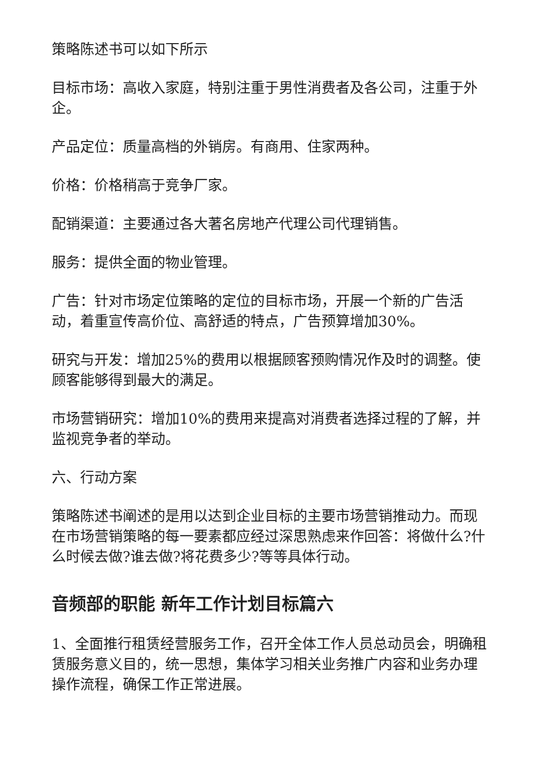策略陈述书可以如下所示
目标市场：高收入家庭，特别注重于男性消费者及各公司，注重于外企。
产品定位：质量高档的外销房。有商用、住家两种。
价格：价格稍高于竞争厂家。
配销渠道：主要通过各大著名房地产代理公司代理销售。
服务：提供全面的物业管理。
广告：针对市场定位策略的定位的目标市场，开展一个新的广告活动，着重宣传高价位、高舒适的特点，广告预算增加30%。
研究与开发：增加25%的费用以根据顾客预购情况作及时的调整。使顾客能够得到最大的满足。
市场营销研究：增加10%的费用来提高对消费者选择过程的了解，并监视竞争者的举动。
六、行动方案
策略陈述书阐述的是用以达到企业目标的主要市场营销推动力。而现在市场营销策略的每一要素都应经过深思熟虑来作回答：将做什么?什么时候去做?谁去做?将花费多少?等等具体行动。
音频部的职能 新年工作计划目标篇六
1、全面推行租赁经营服务工作，召开全体工作人员总动员会，明确租赁服务意义目的，统一思想，集体学习相关业务推广内容和业务办理操作流程，确保工作正常进展。